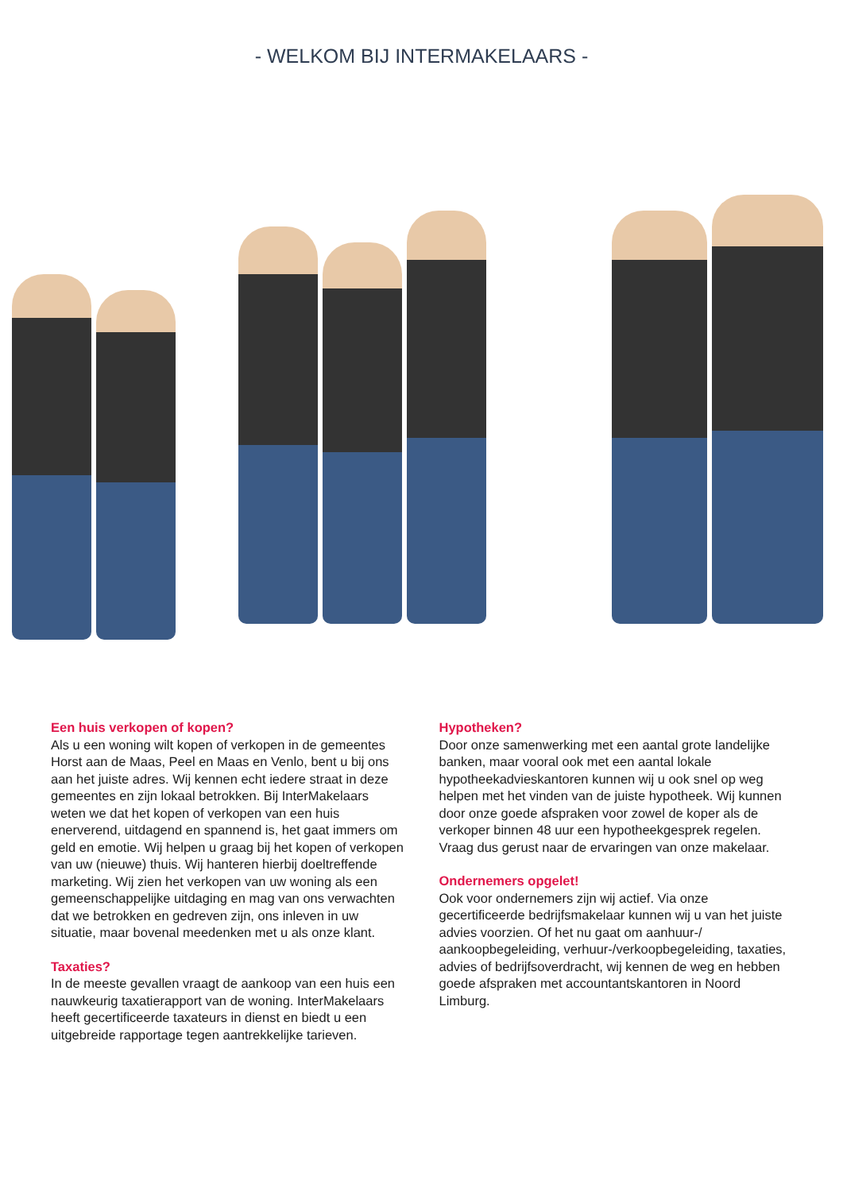- WELKOM BIJ INTERMAKELAARS -
Een huis verkopen of kopen?
Als u een woning wilt kopen of verkopen in de gemeentes Horst aan de Maas, Peel en Maas en Venlo, bent u bij ons aan het juiste adres. Wij kennen echt iedere straat in deze gemeentes en zijn lokaal betrokken. Bij InterMakelaars weten we dat het kopen of verkopen van een huis enerverend, uitdagend en spannend is, het gaat immers om geld en emotie. Wij helpen u graag bij het kopen of verkopen van uw (nieuwe) thuis. Wij hanteren hierbij doeltreffende marketing. Wij zien het verkopen van uw woning als een gemeenschappelijke uitdaging en mag van ons verwachten dat we betrokken en gedreven zijn, ons inleven in uw situatie, maar bovenal meedenken met u als onze klant.
Taxaties?
In de meeste gevallen vraagt de aankoop van een huis een nauwkeurig taxatierapport van de woning. InterMakelaars heeft gecertificeerde taxateurs in dienst en biedt u een uitgebreide rapportage tegen aantrekkelijke tarieven.
Hypotheken?
Door onze samenwerking met een aantal grote landelijke banken, maar vooral ook met een aantal lokale hypotheekadvieskantoren kunnen wij u ook snel op weg helpen met het vinden van de juiste hypotheek. Wij kunnen door onze goede afspraken voor zowel de koper als de verkoper binnen 48 uur een hypotheekgesprek regelen. Vraag dus gerust naar de ervaringen van onze makelaar.
Ondernemers opgelet!
Ook voor ondernemers zijn wij actief. Via onze gecertificeerde bedrijfsmakelaar kunnen wij u van het juiste advies voorzien. Of het nu gaat om aanhuur-/ aankoopbegeleiding, verhuur-/verkoopbegeleiding, taxaties, advies of bedrijfsoverdracht, wij kennen de weg en hebben goede afspraken met accountantskantoren in Noord Limburg.